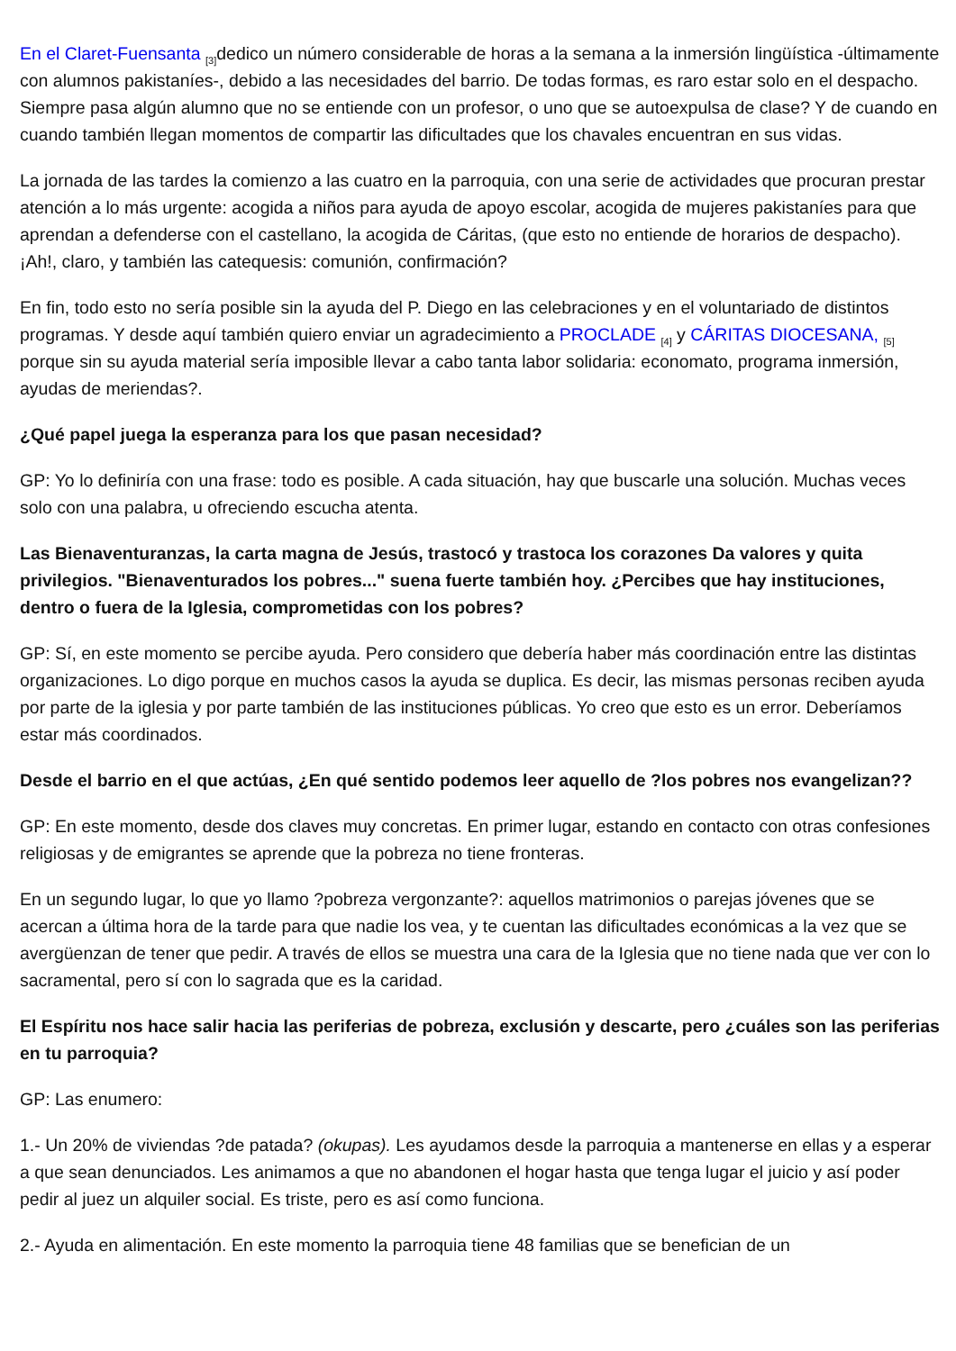En el Claret-Fuensanta <sup>[3]</sup>dedico un número considerable de horas a la semana a la inmersión lingüística -últimamente con alumnos pakistaníes-, debido a las necesidades del barrio. De todas formas, es raro estar solo en el despacho. Siempre pasa algún alumno que no se entiende con un profesor, o uno que se autoexpulsa de clase? Y de cuando en cuando también llegan momentos de compartir las dificultades que los chavales encuentran en sus vidas.
La jornada de las tardes la comienzo a las cuatro en la parroquia, con una serie de actividades que procuran prestar atención a lo más urgente: acogida a niños para ayuda de apoyo escolar, acogida de mujeres pakistaníes para que aprendan a defenderse con el castellano, la acogida de Cáritas, (que esto no entiende de horarios de despacho). ¡Ah!, claro, y también las catequesis: comunión, confirmación?
En fin, todo esto no sería posible sin la ayuda del P. Diego en las celebraciones y en el voluntariado de distintos programas. Y desde aquí también quiero enviar un agradecimiento a PROCLADE <sup>[4]</sup> y CÁRITAS DIOCESANA, <sup>[5]</sup> porque sin su ayuda material sería imposible llevar a cabo tanta labor solidaria: economato, programa inmersión, ayudas de meriendas?.
¿Qué papel juega la esperanza para los que pasan necesidad?
GP: Yo lo definiría con una frase: todo es posible. A cada situación, hay que buscarle una solución. Muchas veces solo con una palabra, u ofreciendo escucha atenta.
Las Bienaventuranzas, la carta magna de Jesús, trastocó y trastoca los corazones Da valores y quita privilegios. "Bienaventurados los pobres..." suena fuerte también hoy. ¿Percibes que hay instituciones, dentro o fuera de la Iglesia, comprometidas con los pobres?
GP: Sí, en este momento se percibe ayuda. Pero considero que debería haber más coordinación entre las distintas organizaciones. Lo digo porque en muchos casos la ayuda se duplica. Es decir, las mismas personas reciben ayuda por parte de la iglesia y por parte también de las instituciones públicas. Yo creo que esto es un error. Deberíamos estar más coordinados.
Desde el barrio en el que actúas, ¿En qué sentido podemos leer aquello de ?los pobres nos evangelizan??
GP: En este momento, desde dos claves muy concretas. En primer lugar, estando en contacto con otras confesiones religiosas y de emigrantes se aprende que la pobreza no tiene fronteras.
En un segundo lugar, lo que yo llamo ?pobreza vergonzante?: aquellos matrimonios o parejas jóvenes que se acercan a última hora de la tarde para que nadie los vea, y te cuentan las dificultades económicas a la vez que se avergüenzan de tener que pedir. A través de ellos se muestra una cara de la Iglesia que no tiene nada que ver con lo sacramental, pero sí con lo sagrada que es la caridad.
El Espíritu nos hace salir hacia las periferias de pobreza, exclusión y descarte, pero ¿cuáles son las periferias en tu parroquia?
GP: Las enumero:
1.- Un 20% de viviendas ?de patada? (okupas). Les ayudamos desde la parroquia a mantenerse en ellas y a esperar a que sean denunciados. Les animamos a que no abandonen el hogar hasta que tenga lugar el juicio y así poder pedir al juez un alquiler social. Es triste, pero es así como funciona.
2.- Ayuda en alimentación. En este momento la parroquia tiene 48 familias que se benefician de un